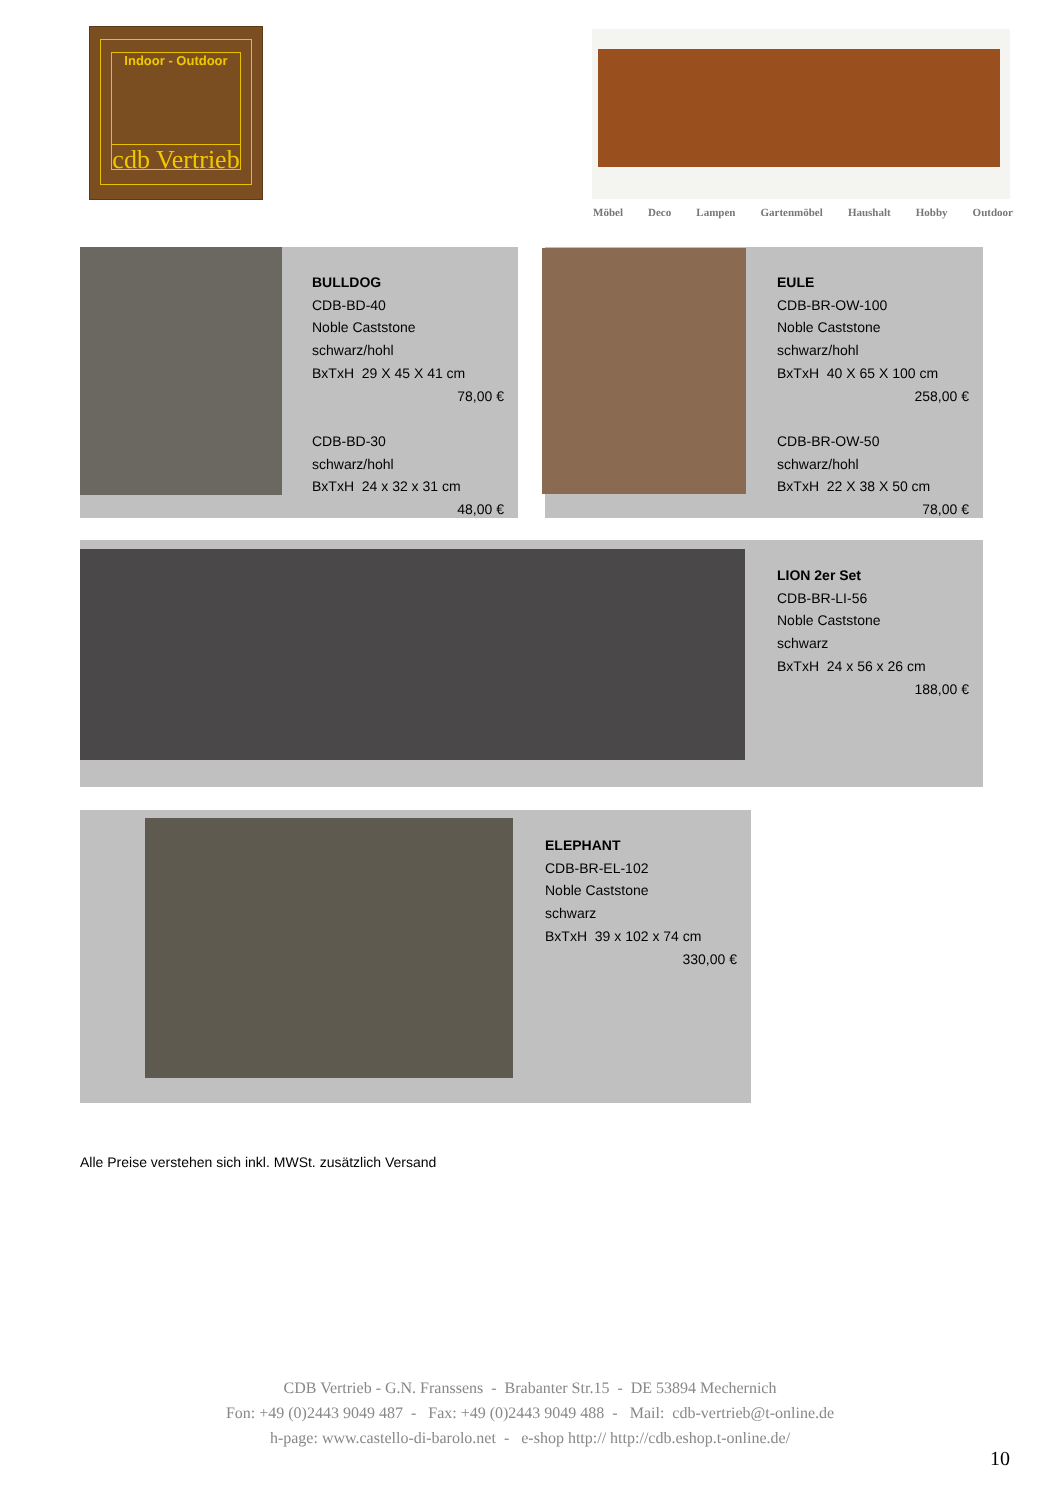cdb Vertrieb Indoor - Outdoor
Möbel Deco Lampen Gartenmöbel Haushalt Hobby Outdoor
BULLDOG
CDB-BD-40
Noble Caststone
schwarz/hohl
BxTxH 29 X 45 X 41 cm
78,00 €
CDB-BD-30
schwarz/hohl
BxTxH 24 x 32 x 31 cm
48,00 €
EULE
CDB-BR-OW-100
Noble Caststone
schwarz/hohl
BxTxH 40 X 65 X 100 cm
258,00 €
CDB-BR-OW-50
schwarz/hohl
BxTxH 22 X 38 X 50 cm
78,00 €
LION 2er Set
CDB-BR-LI-56
Noble Caststone
schwarz
BxTxH 24 x 56 x 26 cm
188,00 €
ELEPHANT
CDB-BR-EL-102
Noble Caststone
schwarz
BxTxH 39 x 102 x 74 cm
330,00 €
Alle Preise verstehen sich inkl. MWSt. zusätzlich Versand
CDB Vertrieb - G.N. Franssens - Brabanter Str.15 - DE 53894 Mechernich
Fon: +49 (0)2443 9049 487 - Fax: +49 (0)2443 9049 488 - Mail: cdb-vertrieb@t-online.de
h-page: www.castello-di-barolo.net - e-shop http:// http://cdb.eshop.t-online.de/
10